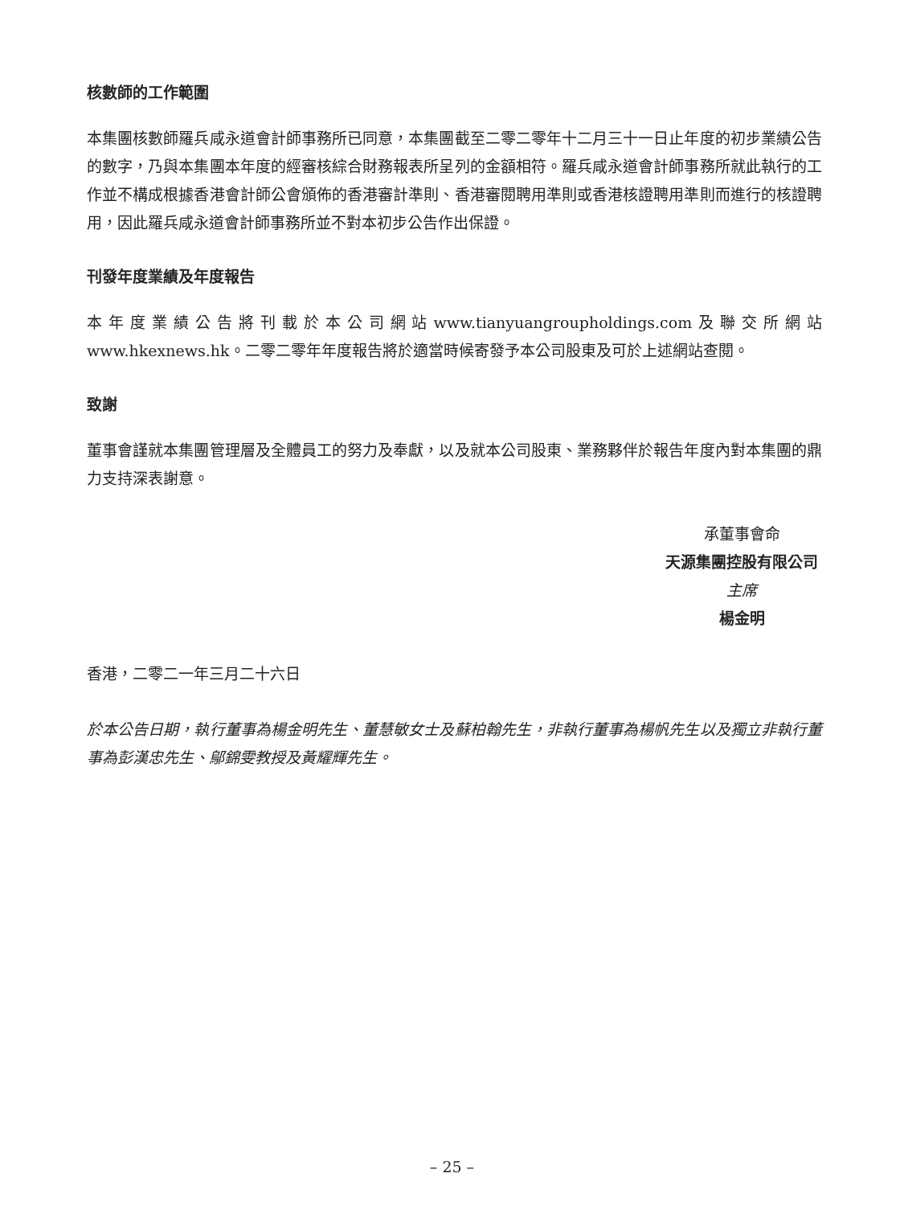核數師的工作範圍
本集團核數師羅兵咸永道會計師事務所已同意，本集團截至二零二零年十二月三十一日止年度的初步業績公告的數字，乃與本集團本年度的經審核綜合財務報表所呈列的金額相符。羅兵咸永道會計師事務所就此執行的工作並不構成根據香港會計師公會頒佈的香港審計準則、香港審閱聘用準則或香港核證聘用準則而進行的核證聘用，因此羅兵咸永道會計師事務所並不對本初步公告作出保證。
刊發年度業績及年度報告
本年度業績公告將刊載於本公司網站www.tianyuangroupholdings.com及聯交所網站www.hkexnews.hk。二零二零年年度報告將於適當時候寄發予本公司股東及可於上述網站查閱。
致謝
董事會謹就本集團管理層及全體員工的努力及奉獻，以及就本公司股東、業務夥伴於報告年度內對本集團的鼎力支持深表謝意。
承董事會命
天源集團控股有限公司
主席
楊金明
香港，二零二一年三月二十六日
於本公告日期，執行董事為楊金明先生、董慧敏女士及蘇柏翰先生，非執行董事為楊帆先生以及獨立非執行董事為彭漢忠先生、鄔錦雯教授及黃耀輝先生。
– 25 –